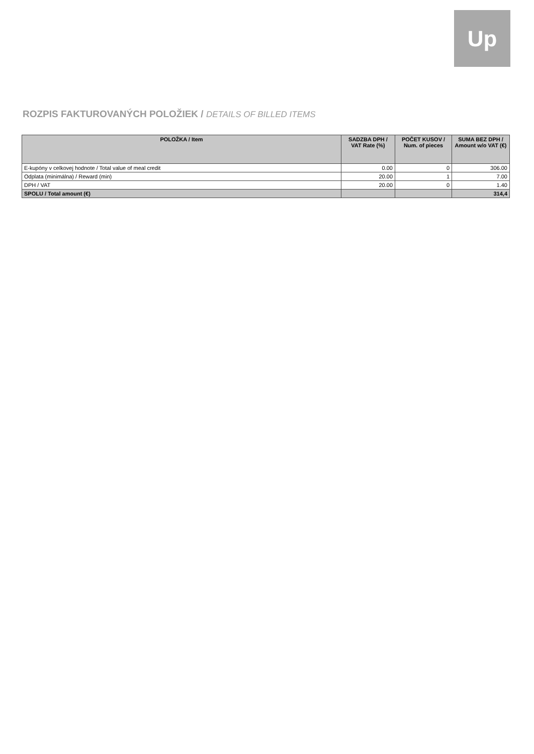Up
ROZPIS FAKTUROVANÝCH POLOŽIEK / DETAILS OF BILLED ITEMS
| POLOŽKA / Item | SADZBA DPH / VAT Rate (%) | POČET KUSOV / Num. of pieces | SUMA BEZ DPH / Amount w/o VAT (€) |
| --- | --- | --- | --- |
| E-kupóny v celkovej hodnote / Total value of meal credit | 0.00 | 0 | 306.00 |
| Odplata (minimálna) / Reward (min) | 20.00 | 1 | 7.00 |
| DPH / VAT | 20.00 | 0 | 1.40 |
| SPOLU / Total amount (€) | | | 314,4 |